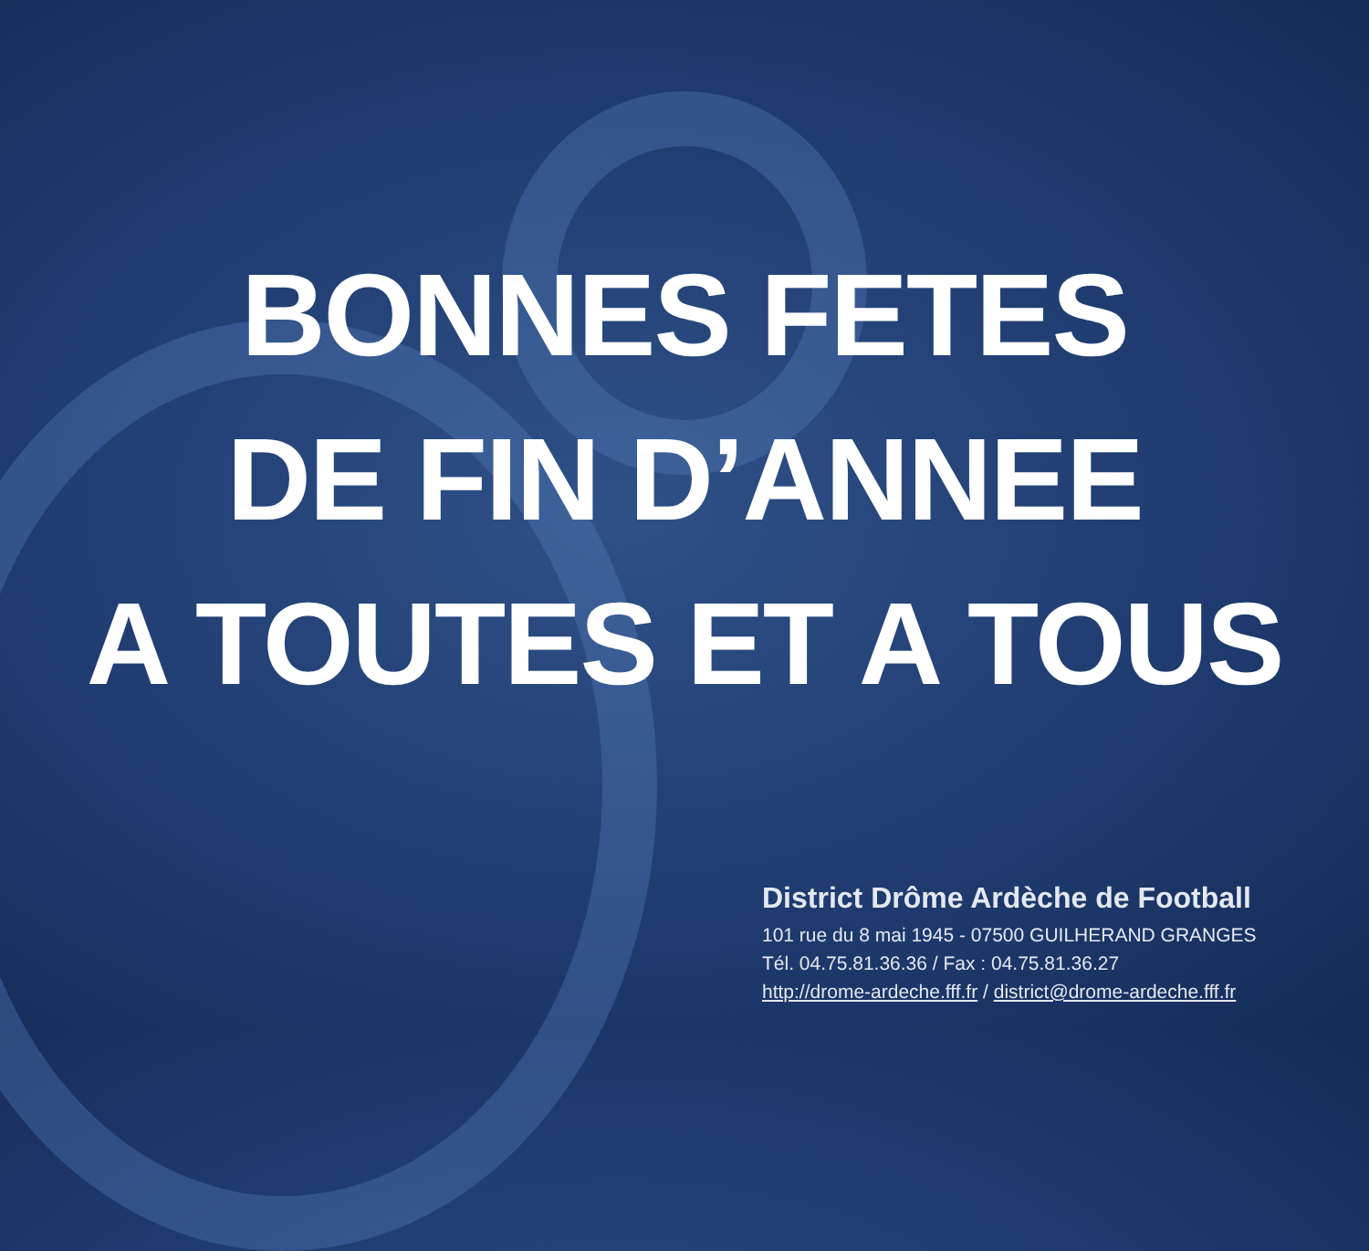BONNES FETES
DE FIN D’ANNEE
A TOUTES ET A TOUS
District Drôme Ardèche de Football
101 rue du 8 mai 1945 - 07500 GUILHERAND GRANGES
Tél. 04.75.81.36.36 / Fax : 04.75.81.36.27
http://drome-ardeche.fff.fr / district@drome-ardeche.fff.fr